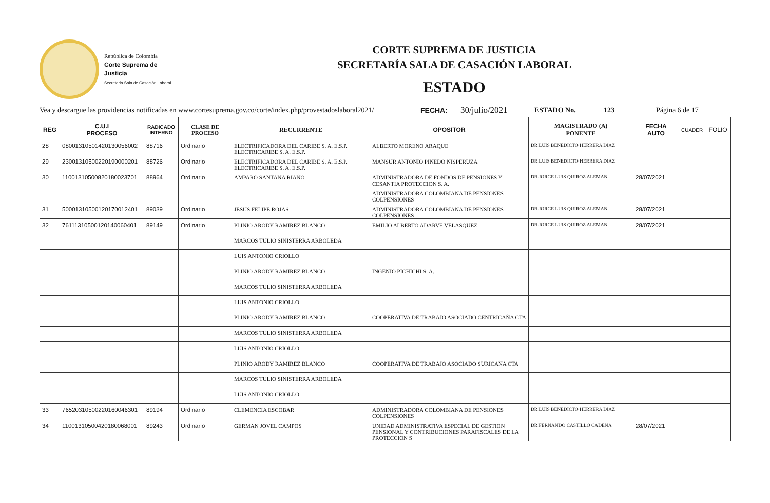República de Colombia
Corte Suprema de Justicia
Secretaria Sala de Casación Laboral
CORTE SUPREMA DE JUSTICIA
SECRETARÍA SALA DE CASACIÓN LABORAL
ESTADO
Vea y descargue las providencias notificadas en www.cortesuprema.gov.co/corte/index.php/provestadoslaboral2021/ FECHA: 30/julio/2021 ESTADO No. 123 Página 6 de 17
| REG | C.U.I PROCESO | RADICADO INTERNO | CLASE DE PROCESO | RECURRENTE | OPOSITOR | MAGISTRADO (A) PONENTE | FECHA AUTO | CUADER | FOLIO |
| --- | --- | --- | --- | --- | --- | --- | --- | --- | --- |
| 28 | 08001310501420130056002 | 88716 | Ordinario | ELECTRIFICADORA DEL CARIBE S. A. E.S.P. ELECTRICARIBE S. A. E.S.P. | ALBERTO MORENO ARAQUE | DR.LUIS BENEDICTO HERRERA DIAZ | | | |
| 29 | 23001310500220190000201 | 88726 | Ordinario | ELECTRIFICADORA DEL CARIBE S. A. E.S.P. ELECTRICARIBE S. A. E.S.P. | MANSUR ANTONIO PINEDO NISPERUZA | DR.LUIS BENEDICTO HERRERA DIAZ | | | |
| 30 | 11001310500820180023701 | 88964 | Ordinario | AMPARO SANTANA RIAÑO | ADMINISTRADORA DE FONDOS DE PENSIONES Y CESANTIA PROTECCION S. A. | DR.JORGE LUIS QUIROZ ALEMAN | 28/07/2021 | | |
| | | | | | ADMINISTRADORA COLOMBIANA DE PENSIONES COLPENSIONES | | | | |
| 31 | 50001310500120170012401 | 89039 | Ordinario | JESUS FELIPE ROJAS | ADMINISTRADORA COLOMBIANA DE PENSIONES COLPENSIONES | DR.JORGE LUIS QUIROZ ALEMAN | 28/07/2021 | | |
| 32 | 76111310500120140060401 | 89149 | Ordinario | PLINIO ARODY RAMIREZ BLANCO | EMILIO ALBERTO ADARVE VELASQUEZ | DR.JORGE LUIS QUIROZ ALEMAN | 28/07/2021 | | |
| | | | | MARCOS TULIO SINISTERRA ARBOLEDA | | | | | |
| | | | | LUIS ANTONIO CRIOLLO | | | | | |
| | | | | PLINIO ARODY RAMIREZ BLANCO | INGENIO PICHICHI S. A. | | | | |
| | | | | MARCOS TULIO SINISTERRA ARBOLEDA | | | | | |
| | | | | LUIS ANTONIO CRIOLLO | | | | | |
| | | | | PLINIO ARODY RAMIREZ BLANCO | COOPERATIVA DE TRABAJO ASOCIADO CENTRICAÑA CTA | | | | |
| | | | | MARCOS TULIO SINISTERRA ARBOLEDA | | | | | |
| | | | | LUIS ANTONIO CRIOLLO | | | | | |
| | | | | PLINIO ARODY RAMIREZ BLANCO | COOPERATIVA DE TRABAJO ASOCIADO SURICAÑA CTA | | | | |
| | | | | MARCOS TULIO SINISTERRA ARBOLEDA | | | | | |
| | | | | LUIS ANTONIO CRIOLLO | | | | | |
| 33 | 76520310500220160046301 | 89194 | Ordinario | CLEMENCIA ESCOBAR | ADMINISTRADORA COLOMBIANA DE PENSIONES COLPENSIONES | DR.LUIS BENEDICTO HERRERA DIAZ | | | |
| 34 | 11001310500420180068001 | 89243 | Ordinario | GERMAN JOVEL CAMPOS | UNIDAD ADMINISTRATIVA ESPECIAL DE GESTION PENSIONAL Y CONTRIBUCIONES PARAFISCALES DE LA PROTECCION S | DR.FERNANDO CASTILLO CADENA | 28/07/2021 | | |